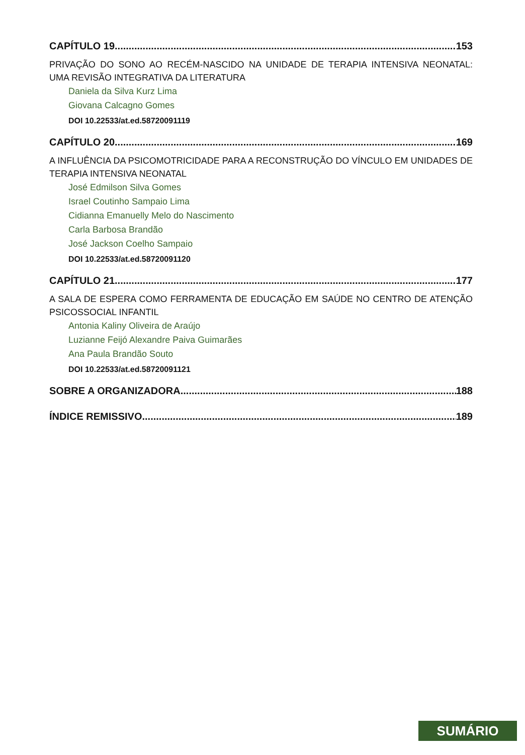CAPÍTULO 19 153
PRIVAÇÃO DO SONO AO RECÉM-NASCIDO NA UNIDADE DE TERAPIA INTENSIVA NEONATAL: UMA REVISÃO INTEGRATIVA DA LITERATURA
Daniela da Silva Kurz Lima
Giovana Calcagno Gomes
DOI 10.22533/at.ed.58720091119
CAPÍTULO 20 169
A INFLUÊNCIA DA PSICOMOTRICIDADE PARA A RECONSTRUÇÃO DO VÍNCULO EM UNIDADES DE TERAPIA INTENSIVA NEONATAL
José Edmilson Silva Gomes
Israel Coutinho Sampaio Lima
Cidianna Emanuelly Melo do Nascimento
Carla Barbosa Brandão
José Jackson Coelho Sampaio
DOI 10.22533/at.ed.58720091120
CAPÍTULO 21 177
A SALA DE ESPERA COMO FERRAMENTA DE EDUCAÇÃO EM SAÚDE NO CENTRO DE ATENÇÃO PSICOSSOCIAL INFANTIL
Antonia Kaliny Oliveira de Araújo
Luzianne Feijó Alexandre Paiva Guimarães
Ana Paula Brandão Souto
DOI 10.22533/at.ed.58720091121
SOBRE A ORGANIZADORA 188
ÍNDICE REMISSIVO 189
SUMÁRIO